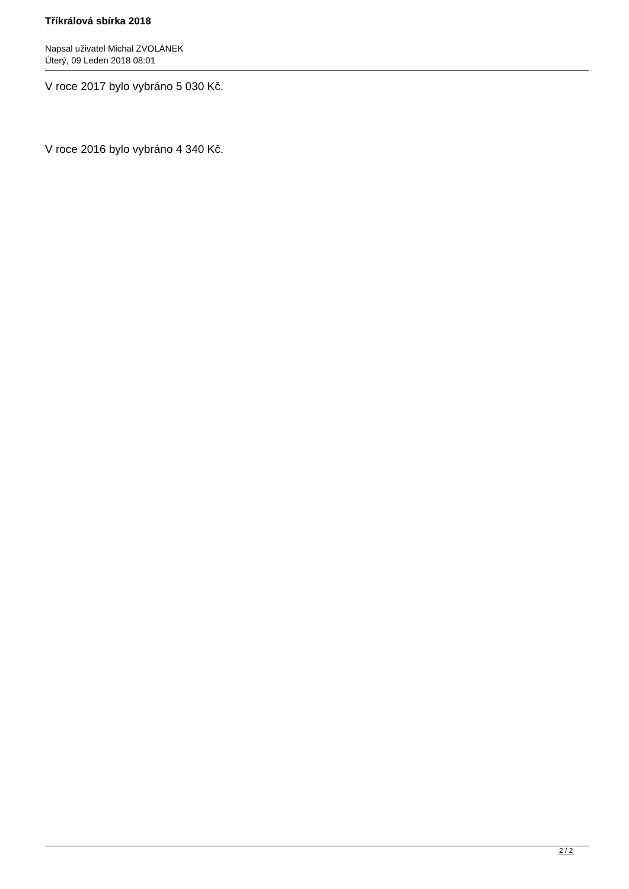Tříkrálová sbírka 2018
Napsal uživatel Michal ZVOLÁNEK
Úterý, 09 Leden 2018 08:01
V roce 2017 bylo vybráno 5 030 Kč.
V roce 2016 bylo vybráno 4 340 Kč.
2 / 2